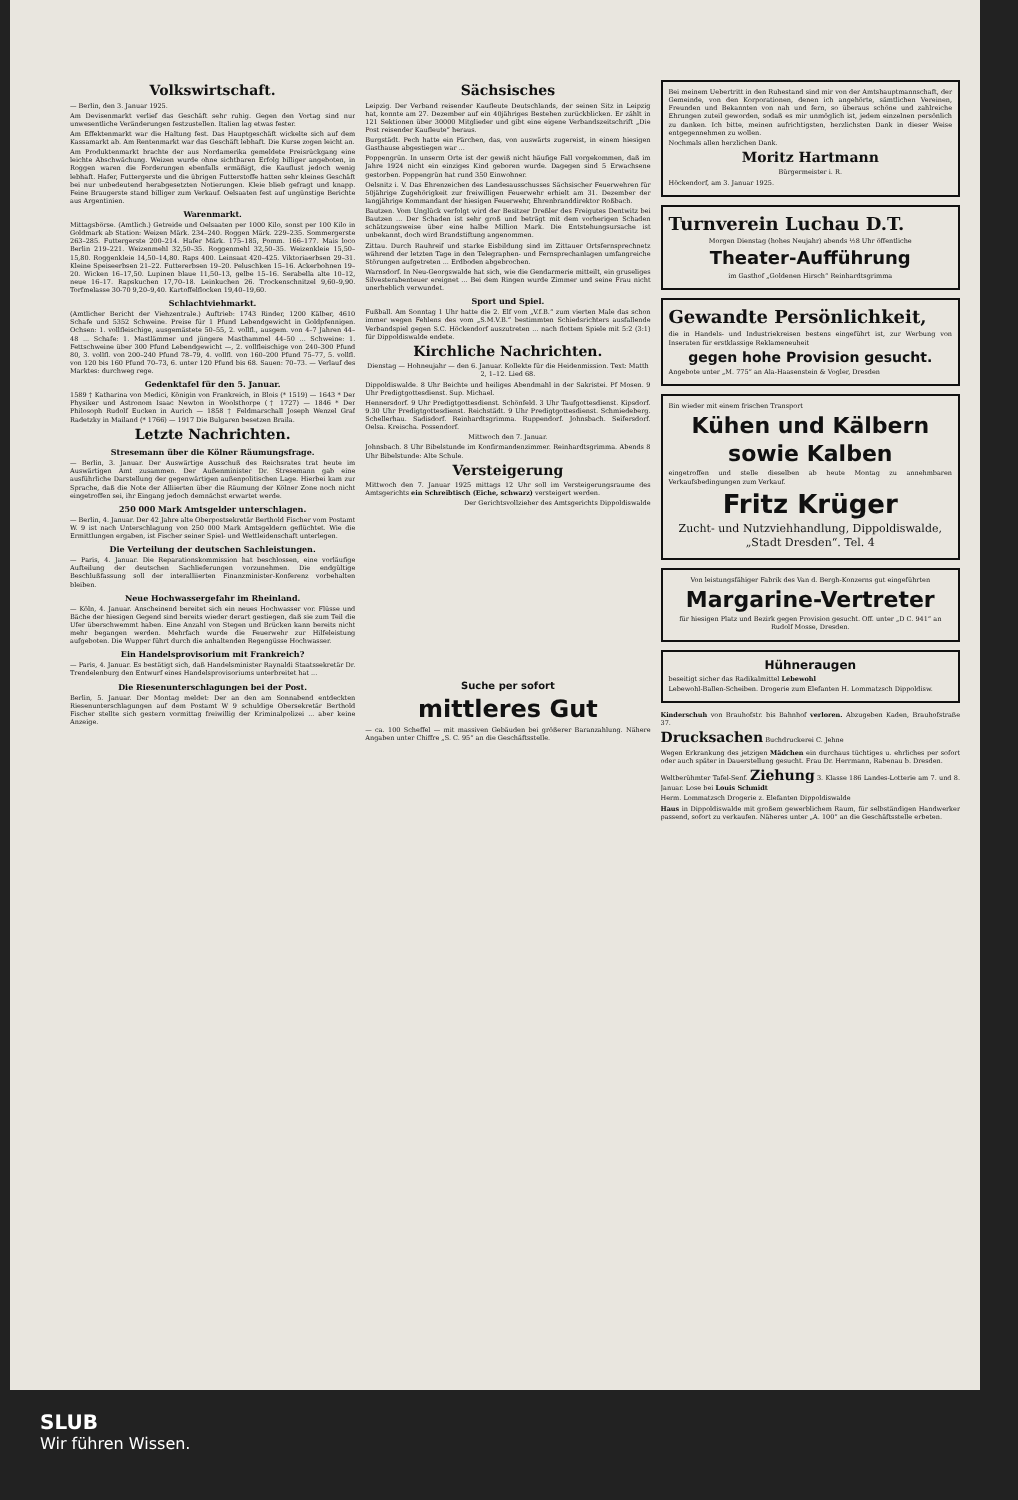Volkswirtschaft.
— Berlin, den 3. Januar 1925.
Am Devisenmarkt verlief das Geschäft sehr ruhig. Gegen den Vortag sind nur unwesentliche Veränderungen festzustellen. Italien lag etwas fester.
Am Effektenmarkt war die Haltung fest. Das Hauptgeschäft wickelte sich auf dem Kassamarkt ab. Am Rentenmarkt war das Geschäft lebhaft. Die Kurse zogen leicht an.
Am Produktenmarkt brachte der aus Nordamerika gemeldete Preisrückgang eine leichte Abschwächung. Weizen wurde ohne sichtbaren Erfolg billiger angeboten, in Roggen waren die Forderungen ebenfalls ermäßigt, die Kauflust jedoch wenig lebhaft. Hafer, Futtergerste und die übrigen Futterstoffe hatten sehr kleines Geschäft bei nur unbedeutend herabgesetzten Notierungen. Kleie blieb gefragt und knapp. Feine Braugerste stand billiger zum Verkauf. Oelsaaten fest auf ungünstige Berichte aus Argentinien.
Warenmarkt.
Mittagsbörse. (Amtlich.) Getreide und Oelsaaten per 1000 Kilo, sonst per 100 Kilo in Goldmark ab Station: Weizen Märk. 234–240. Roggen Märk. 229–235. Sommergerste 263–285. Futtergerste 200–214. Hafer Märk. 175–185, Pomm. 166–177. Mais loco Berlin 219–221. Weizenmehl 32,50–35. Roggenmehl 32,50–35. Weizenkleie 15,50–15,80. Roggenkleie 14,50–14,80. Raps 400. Leinsaat 420–425. Viktoriaerbsen 29–31. Kleine Speiseerbsen 21–22. Futtererbsen 19–20. Peluschken 15–16. Ackerbohnen 19–20. Wicken 16–17,50. Lupinen blaue 11,50–13, gelbe 15–16. Serabella alte 10–12, neue 16–17. Rapskuchen 17,70–18. Leinkuchen 26. Trockenschnitzel 9,60–9,90. Torfmelasse 30-70 9,20–9,40. Kartoffelflocken 19,40–19,60.
Schlachtviehmarkt.
(Amtlicher Bericht der Viehzentrale.) Auftrieb: 1743 Rinder, 1200 Kälber, 4610 Schafe und 5352 Schweine. Preise für 1 Pfund Lebendgewicht in Goldpfennigen. Ochsen: 1. vollfleischige, ausgemästete 50–55, 2. vollfl., ausgem. von 4–7 Jahren 44–48 ... Schafe: 1. Mastlämmer und jüngere Masthammel 44–50 ... Schweine: 1. Fettschweine über 300 Pfund Lebendgewicht —, 2. vollfleischige von 240–300 Pfund 80, 3. vollfl. von 200–240 Pfund 78–79, 4. vollfl. von 160–200 Pfund 75–77, 5. vollfl. von 120 bis 160 Pfund 70–73, 6. unter 120 Pfund bis 68. Sauen: 70–73. — Verlauf des Marktes: durchweg rege.
Gedenktafel für den 5. Januar.
1589 † Katharina von Medici, Königin von Frankreich, in Blois (* 1519) — 1643 * Der Physiker und Astronom Isaac Newton in Woolsthorpe († 1727) — 1846 * Der Philosoph Rudolf Eucken in Aurich — 1858 † Feldmarschall Joseph Wenzel Graf Radetzky in Mailand (* 1766) — 1917 Die Bulgaren besetzen Braila.
Letzte Nachrichten.
Stresemann über die Kölner Räumungsfrage.
— Berlin, 3. Januar. Der Auswärtige Ausschuß des Reichsrates trat heute im Auswärtigen Amt zusammen. Der Außenminister Dr. Stresemann gab eine ausführliche Darstellung der gegenwärtigen außenpolitischen Lage. Hierbei kam zur Sprache, daß die Note der Alliierten über die Räumung der Kölner Zone noch nicht eingetroffen sei, ihr Eingang jedoch demnächst erwartet werde.
250 000 Mark Amtsgelder unterschlagen.
— Berlin, 4. Januar. Der 42 Jahre alte Oberpostsekretär Berthold Fischer vom Postamt W. 9 ist nach Unterschlagung von 250 000 Mark Amtsgeldern geflüchtet. Wie die Ermittlungen ergaben, ist Fischer seiner Spiel- und Wettleidenschaft unterlegen.
Die Verteilung der deutschen Sachleistungen.
— Paris, 4. Januar. Die Reparationskommission hat beschlossen, eine vorläufige Aufteilung der deutschen Sachlieferungen vorzunehmen. Die endgültige Beschlußfassung soll der interalliierten Finanzminister-Konferenz vorbehalten bleiben.
Neue Hochwassergefahr im Rheinland.
— Köln, 4. Januar. Anscheinend bereitet sich ein neues Hochwasser vor. Flüsse und Bäche der hiesigen Gegend sind bereits wieder derart gestiegen, daß sie zum Teil die Ufer überschwemmt haben. Eine Anzahl von Stegen und Brücken kann bereits nicht mehr begangen werden. Mehrfach wurde die Feuerwehr zur Hilfeleistung aufgeboten. Die Wupper führt durch die anhaltenden Regengüsse Hochwasser.
Ein Handelsprovisorium mit Frankreich?
— Paris, 4. Januar. Es bestätigt sich, daß Handelsminister Raynaldi Staatssekretär Dr. Trendelenburg den Entwurf eines Handelsprovisoriums unterbreitet hat ...
Die Riesenunterschlagungen bei der Post.
Berlin, 5. Januar. Der Montag meldet: Der an den am Sonnabend entdeckten Riesenunterschlagungen auf dem Postamt W 9 schuldige Obersekretär Berthold Fischer stellte sich gestern vormittag freiwillig der Kriminalpolizei ... aber keine Anzeige.
Sächsisches
Leipzig. Der Verband reisender Kaufleute Deutschlands, der seinen Sitz in Leipzig hat, konnte am 27. Dezember auf ein 40jähriges Bestehen zurückblicken. Er zählt in 121 Sektionen über 30000 Mitglieder und gibt eine eigene Verbandszeitschrift „Die Post reisender Kaufleute“ heraus.
Burgstädt. Pech hatte ein Pärchen, das, von auswärts zugereist, in einem hiesigen Gasthause abgestiegen war ...
Poppengrün. In unserm Orte ist der gewiß nicht häufige Fall vorgekommen, daß im Jahre 1924 nicht ein einziges Kind geboren wurde. Dagegen sind 5 Erwachsene gestorben. Poppengrün hat rund 350 Einwohner.
Oelsnitz i. V. Das Ehrenzeichen des Landesausschusses Sächsischer Feuerwehren für 50jährige Zugehörigkeit zur freiwilligen Feuerwehr erhielt am 31. Dezember der langjährige Kommandant der hiesigen Feuerwehr, Ehrenbranddirektor Roßbach.
Bautzen. Vom Unglück verfolgt wird der Besitzer Dreßler des Freigutes Dentwitz bei Bautzen ... Der Schaden ist sehr groß und beträgt mit dem vorherigen Schaden schätzungsweise über eine halbe Million Mark. Die Entstehungsursache ist unbekannt, doch wird Brandstiftung angenommen.
Zittau. Durch Rauhreif und starke Eisbildung sind im Zittauer Ortsfernsprechnetz während der letzten Tage in den Telegraphen- und Fernsprechanlagen umfangreiche Störungen aufgetreten ... Erdboden abgebrochen.
Warnsdorf. In Neu-Georgswalde hat sich, wie die Gendarmerie mitteilt, ein gruseliges Silvesterabenteuer ereignet ... Bei dem Ringen wurde Zimmer und seine Frau nicht unerheblich verwundet.
Sport und Spiel.
Fußball. Am Sonntag 1 Uhr hatte die 2. Elf vom „V.f.B.“ zum vierten Male das schon immer wegen Fehlens des vom „S.M.V.B.“ bestimmten Schiedsrichters ausfallende Verbandspiel gegen S.C. Höckendorf auszutreten ... nach flottem Spiele mit 5:2 (3:1) für Dippoldiswalde endete.
Kirchliche Nachrichten.
Dienstag — Hohneujahr — den 6. Januar. Kollekte für die Heidenmission. Text: Matth 2, 1–12. Lied 68.
Dippoldiswalde. 8 Uhr Beichte und heiliges Abendmahl in der Sakristei. Pf Mosen. 9 Uhr Predigtgottesdienst. Sup. Michael.
Hennersdorf. 9 Uhr Predigtgottesdienst. Schönfeld. 3 Uhr Taufgottesdienst. Kipsdorf. 9.30 Uhr Predigtgottesdienst. Reichstädt. 9 Uhr Predigtgottesdienst. Schmiedeberg. Schellerhau. Sadisdorf. Reinhardtsgrimma. Ruppendorf. Johnsbach. Seifersdorf. Oelsa. Kreischa. Possendorf.
Mittwoch den 7. Januar.
Johnsbach. 8 Uhr Bibelstunde im Konfirmandenzimmer. Reinhardtsgrimma. Abends 8 Uhr Bibelstunde: Alte Schule.
Versteigerung
Mittwoch den 7. Januar 1925 mittags 12 Uhr soll im Versteigerungsraume des Amtsgerichts ein Schreibtisch (Eiche, schwarz) versteigert werden.
Der Gerichtsvollzieher des Amtsgerichts Dippoldiswalde
Suche per sofort
mittleres Gut
— ca. 100 Scheffel — mit massiven Gebäuden bei größerer Baranzahlung. Nähere Angaben unter Chiffre „S. C. 95“ an die Geschäftsstelle.
Bei meinem Uebertritt in den Ruhestand sind mir von der Amtshauptmannschaft, der Gemeinde, von den Korporationen, denen ich angehörte, sämtlichen Vereinen, Freunden und Bekannten von nah und fern, so überaus schöne und zahlreiche Ehrungen zuteil geworden, sodaß es mir unmöglich ist, jedem einzelnen persönlich zu danken. Ich bitte, meinen aufrichtigsten, herzlichsten Dank in dieser Weise entgegennehmen zu wollen.
Nochmals allen herzlichen Dank.
Moritz Hartmann
Bürgermeister i. R.
Höckendorf, am 3. Januar 1925.
Turnverein Luchau D.T.
Morgen Dienstag (hohes Neujahr) abends ½8 Uhr öffentliche
Theater-Aufführung
im Gasthof „Goldenen Hirsch“ Reinhardtsgrimma
Gewandte Persönlichkeit,
die in Handels- und Industriekreisen bestens eingeführt ist, zur Werbung von Inseraten für erstklassige Reklameneuheit
gegen hohe Provision gesucht.
Angebote unter „M. 775“ an Ala-Haasenstein & Vogler, Dresden
Bin wieder mit einem frischen Transport
Kühen und Kälbern sowie Kalben
eingetroffen und stelle dieselben ab heute Montag zu annehmbaren Verkaufsbedingungen zum Verkauf.
Fritz Krüger
Zucht- und Nutzviehhandlung, Dippoldiswalde, „Stadt Dresden“. Tel. 4
Von leistungsfähiger Fabrik des Van d. Bergh-Konzerns gut eingeführten
Margarine-Vertreter
für hiesigen Platz und Bezirk gegen Provision gesucht. Off. unter „D C. 941“ an Rudolf Mosse, Dresden.
Hühneraugen
beseitigt sicher das Radikalmittel Lebewohl
Lebewohl-Ballen-Scheiben. Drogerie zum Elefanten H. Lommatzsch Dippoldisw.
Kinderschuh von Brauhofstr. bis Bahnhof verloren. Abzugeben Kaden, Brauhofstraße 37.
Drucksachen Buchdruckerei C. Jehne
Wegen Erkrankung des jetzigen Mädchen ein durchaus tüchtiges u. ehrliches per sofort oder auch später in Dauerstellung gesucht. Frau Dr. Herrmann, Rabenau b. Dresden.
Weltberühmter Tafel-Senf. Ziehung 3. Klasse 186 Landes-Lotterie am 7. und 8. Januar. Lose bei Louis Schmidt
Herm. Lommatzsch Drogerie z. Elefanten Dippoldiswalde
Haus in Dippoldiswalde mit großem gewerblichem Raum, für selbständigen Handwerker passend, sofort zu verkaufen. Näheres unter „A. 100“ an die Geschäftsstelle erbeten.
SLUB
Wir führen Wissen.